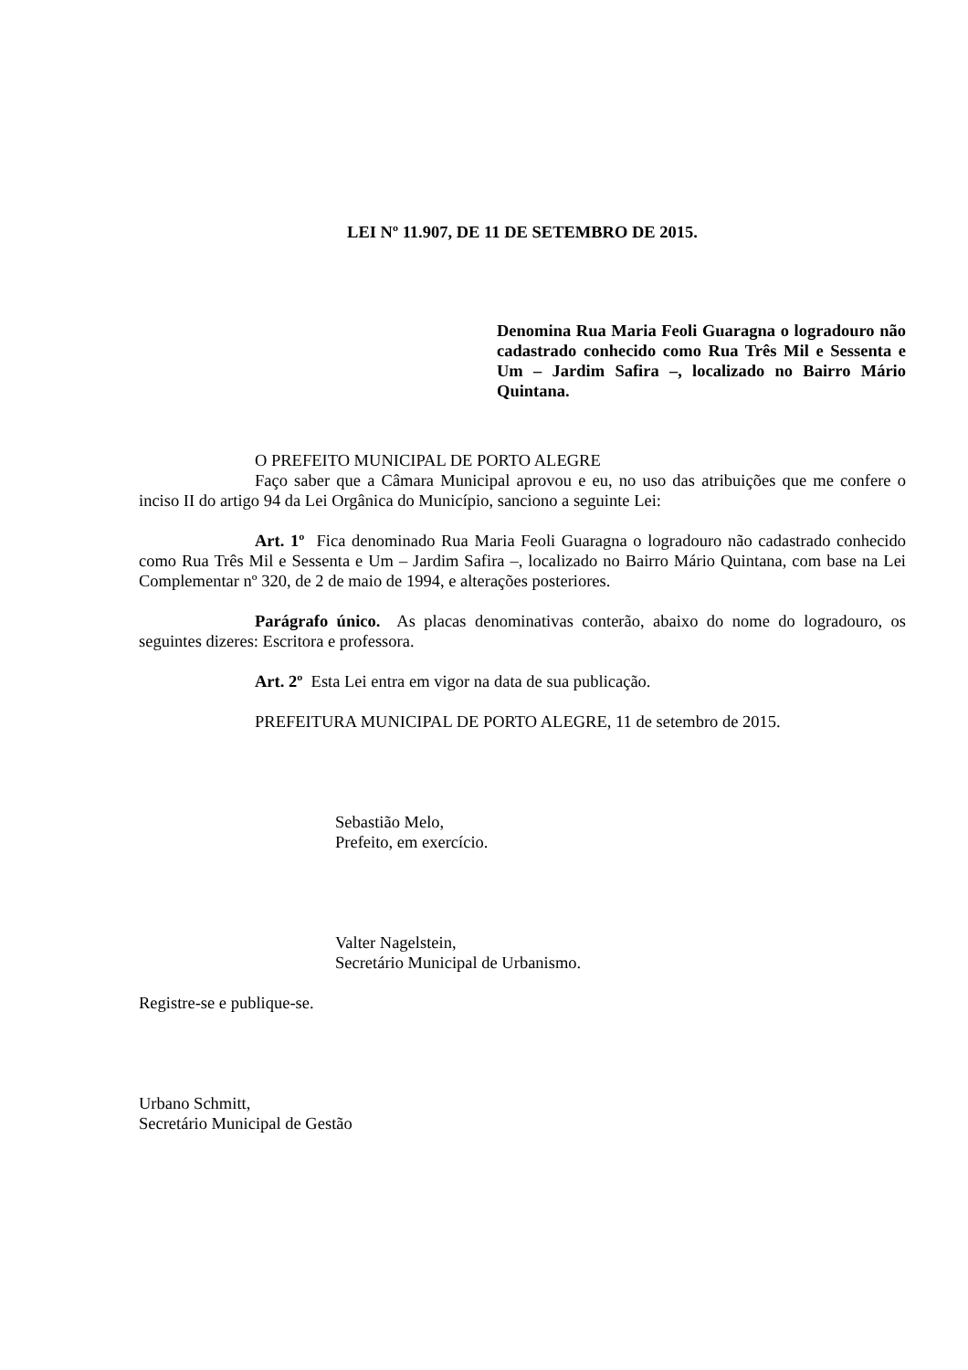LEI Nº 11.907, DE 11 DE SETEMBRO DE 2015.
Denomina Rua Maria Feoli Guaragna o logradouro não cadastrado conhecido como Rua Três Mil e Sessenta e Um – Jardim Safira –, localizado no Bairro Mário Quintana.
O PREFEITO MUNICIPAL DE PORTO ALEGRE
Faço saber que a Câmara Municipal aprovou e eu, no uso das atribuições que me confere o inciso II do artigo 94 da Lei Orgânica do Município, sanciono a seguinte Lei:
Art. 1º Fica denominado Rua Maria Feoli Guaragna o logradouro não cadastrado conhecido como Rua Três Mil e Sessenta e Um – Jardim Safira –, localizado no Bairro Mário Quintana, com base na Lei Complementar nº 320, de 2 de maio de 1994, e alterações posteriores.
Parágrafo único. As placas denominativas conterão, abaixo do nome do logradouro, os seguintes dizeres: Escritora e professora.
Art. 2º Esta Lei entra em vigor na data de sua publicação.
PREFEITURA MUNICIPAL DE PORTO ALEGRE, 11 de setembro de 2015.
Sebastião Melo,
Prefeito, em exercício.
Valter Nagelstein,
Secretário Municipal de Urbanismo.
Registre-se e publique-se.
Urbano Schmitt,
Secretário Municipal de Gestão